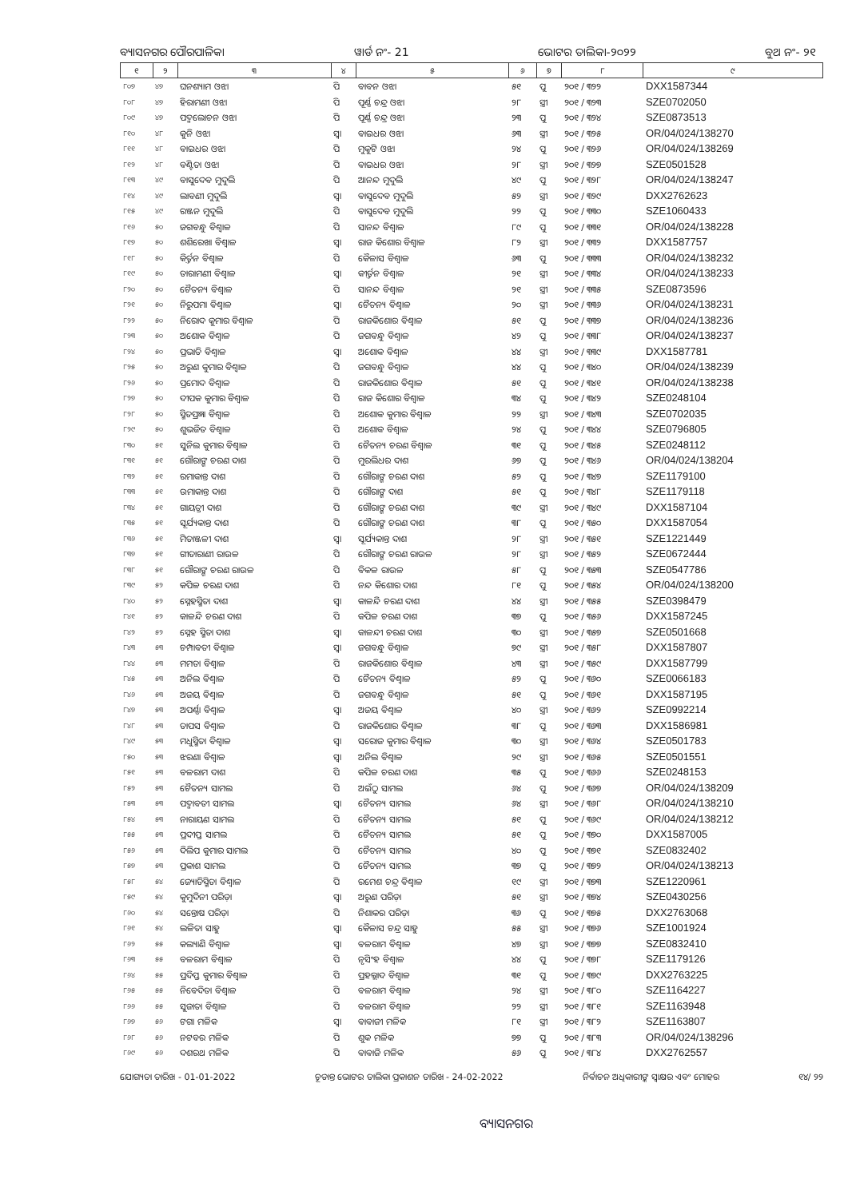ବ୍ୟାସନଗର ପୌରପାଳିକା ୱାର୍ଡ ନଂ- 21 ଭୋଟର ତାଲିକା-୨୦୨୨ ବୁଥ ନଂ- ୨୧
| ୧ | ୨ | ୩ | ୪ | ୫ | ୬ | ୭ | ୮ | ୯ |
| --- | --- | --- | --- | --- | --- | --- | --- | --- |
| ୮୦୭ | ୪୭ | ଘନଶ୍ୟାମ ଓଝା | ପି | ବାବନ ଓଝା | ୫୧ | ପୁ | ୨୦୧ / ୩୨୨ | DXX1587344 |
| ୮୦୮ | ୪୭ | ହିରାମଣୀ ଓଝା | ପି | ପୂର୍ଣ୍ଣ ଚନ୍ଦ୍ର ଓଝା | ୨୮ | ସ୍ତ୍ରୀ | ୨୦୧ / ୩୨୩ | SZE0702050 |
| ୮୦୯ | ୪୭ | ପଦ୍ମଲୋଚନ ଓଝା | ପି | ପୂର୍ଣ୍ଣ ଚନ୍ଦ୍ର ଓଝା | ୨୩ | ପୁ | ୨୦୧ / ୩୨୪ | SZE0873513 |
| ୮୧୦ | ୪୮ | କୁନି ଓଝା | ସ୍ୱା | ବାଇଧର ଓଝା | ୬୩ | ସ୍ତ୍ରୀ | ୨୦୧ / ୩୨୫ | OR/04/024/138270 |
| ୮୧୧ | ୪୮ | ବାଇଧର ଓଝା | ପି | ମୁକୁଟି ଓଝା | ୨୪ | ପୁ | ୨୦୧ / ୩୨୬ | OR/04/024/138269 |
| ୮୧୨ | ୪୮ | ବଣ୍ଟିତା ଓଝା | ପି | ବାଇଧର ଓଝା | ୨୮ | ସ୍ତ୍ରୀ | ୨୦୧ / ୩୨୭ | SZE0501528 |
| ୮୧୩ | ୪୯ | ବାସୁଦେବ ମୁଦୁଲି | ପି | ଆନନ୍ଦ ମୁଦୁଲି | ୪୯ | ପୁ | ୨୦୧ / ୩୨୮ | OR/04/024/138247 |
| ୮୧୪ | ୪୯ | ଲାବଣୀ ମୁଦୁଲି | ସ୍ୱା | ବାସୁଦେବ ମୁଦୁଲି | ୫୨ | ସ୍ତ୍ରୀ | ୨୦୧ / ୩୨୯ | DXX2762623 |
| ୮୧୫ | ୪୯ | ରଞ୍ଜନ ମୁଦୁଲି | ପି | ବାସୁଦେବ ମୁଦୁଲି | ୨୨ | ପୁ | ୨୦୧ / ୩୩୦ | SZE1060433 |
| ୮୧୬ | ୫୦ | ଜଗବନ୍ଧୁ ବିଶ୍ୱାଳ | ପି | ସାନନ୍ଦ ବିଶ୍ୱାଳ | ୮୯ | ପୁ | ୨୦୧ / ୩୩୧ | OR/04/024/138228 |
| ୮୧୭ | ୫୦ | ଶଶିରେଖା ବିଶ୍ୱାଳ | ସ୍ୱା | ରାଜ କିଶୋର ବିଶ୍ୱାଳ | ୮୨ | ସ୍ତ୍ରୀ | ୨୦୧ / ୩୩୨ | DXX1587757 |
| ୮୧୮ | ୫୦ | କିର୍ତ୍ତନ ବିଶ୍ୱାଳ | ପି | କୈଳାସ ବିଶ୍ୱାଳ | ୬୩ | ପୁ | ୨୦୧ / ୩୩୩ | OR/04/024/138232 |
| ୮୧୯ | ୫୦ | ତାରାମଣୀ ବିଶ୍ୱାଳ | ସ୍ୱା | କୀର୍ତ୍ତନ ବିଶ୍ୱାଳ | ୨୧ | ସ୍ତ୍ରୀ | ୨୦୧ / ୩୩୪ | OR/04/024/138233 |
| ୮୨୦ | ୫୦ | ଚୈତନ୍ୟ ବିଶ୍ୱାଳ | ପି | ସାନନ୍ଦ ବିଶ୍ୱାଳ | ୨୧ | ସ୍ତ୍ରୀ | ୨୦୧ / ୩୩୫ | SZE0873596 |
| ୮୨୧ | ୫୦ | ନିରୁପମା ବିଶ୍ୱାଳ | ସ୍ୱା | ଚୈତନ୍ୟ ବିଶ୍ୱାଳ | ୨୦ | ସ୍ତ୍ରୀ | ୨୦୧ / ୩୩୬ | OR/04/024/138231 |
| ୮୨୨ | ୫୦ | ନିରୋଦ କୁମାର ବିଶ୍ୱାଳ | ପି | ରାଜକିଶୋର ବିଶ୍ୱାଳ | ୫୧ | ପୁ | ୨୦୧ / ୩୩୭ | OR/04/024/138236 |
| ୮୨୩ | ୫୦ | ଅଶୋକ ବିଶ୍ୱାଳ | ପି | ଜଗବନ୍ଧୁ ବିଶ୍ୱାଳ | ୪୨ | ପୁ | ୨୦୧ / ୩୩୮ | OR/04/024/138237 |
| ୮୨୪ | ୫୦ | ପ୍ରଭାତି ବିଶ୍ୱାଳ | ସ୍ୱା | ଅଶୋକ ବିଶ୍ୱାଳ | ୪୪ | ସ୍ତ୍ରୀ | ୨୦୧ / ୩୩୯ | DXX1587781 |
| ୮୨୫ | ୫୦ | ଅରୁଣ କୁମାର ବିଶ୍ୱାଳ | ପି | ଜଗବନ୍ଧୁ ବିଶ୍ୱାଳ | ୪୪ | ପୁ | ୨୦୧ / ୩୪୦ | OR/04/024/138239 |
| ୮୨୬ | ୫୦ | ପ୍ରମୋଦ ବିଶ୍ୱାଳ | ପି | ରାଜକିଶୋର ବିଶ୍ୱାଳ | ୫୧ | ପୁ | ୨୦୧ / ୩୪୧ | OR/04/024/138238 |
| ୮୨୭ | ୫୦ | ଦୀପକ କୁମାର ବିଶ୍ୱାଳ | ପି | ରାଜ କିଶୋର ବିଶ୍ୱାଳ | ୩୪ | ପୁ | ୨୦୧ / ୩୪୨ | SZE0248104 |
| ୮୨୮ | ୫୦ | ସ୍ମିତପ୍ରଜ୍ଞା ବିଶ୍ୱାଳ | ପି | ଅଶୋକ କୁମାର ବିଶ୍ୱାଳ | ୨୨ | ସ୍ତ୍ରୀ | ୨୦୧ / ୩୪୩ | SZE0702035 |
| ୮୨୯ | ୫୦ | ଶୁଭଜିତ ବିଶ୍ୱାଳ | ପି | ଅଶୋକ ବିଶ୍ୱାଳ | ୨୪ | ପୁ | ୨୦୧ / ୩୪୪ | SZE0796805 |
| ୮୩୦ | ୫୧ | ସୁନିଲ କୁମାର ବିଶ୍ୱାଳ | ପି | ଚୈତନ୍ୟ ଚରଣ ବିଶ୍ୱାଳ | ୩୧ | ପୁ | ୨୦୧ / ୩୪୫ | SZE0248112 |
| ୮୩୧ | ୫୧ | ଗୌରାଙ୍ଗ ଚରଣ ଦାଶ | ପି | ମୁରଲିଧର ଦାଶ | ୬୭ | ପୁ | ୨୦୧ / ୩୪୬ | OR/04/024/138204 |
| ୮୩୨ | ୫୧ | ରମାକାନ୍ତ ଦାଶ | ପି | ଗୌରାଙ୍ଗ ଚରଣ ଦାଶ | ୫୨ | ପୁ | ୨୦୧ / ୩୪୭ | SZE1179100 |
| ୮୩୩ | ୫୧ | ଉମାକାନ୍ତ ଦାଶ | ପି | ଗୌରାଙ୍ଗ ଦାଶ | ୫୧ | ପୁ | ୨୦୧ / ୩୪୮ | SZE1179118 |
| ୮୩୪ | ୫୧ | ଗାୟତ୍ରୀ ଦାଶ | ପି | ଗୌରାଙ୍ଗ ଚରଣ ଦାଶ | ୩୯ | ସ୍ତ୍ରୀ | ୨୦୧ / ୩୪୯ | DXX1587104 |
| ୮୩୫ | ୫୧ | ସୂର୍ଯ୍ୟକାନ୍ତ ଦାଶ | ପି | ଗୌରାଙ୍ଗ ଚରଣ ଦାଶ | ୩୮ | ପୁ | ୨୦୧ / ୩୫୦ | DXX1587054 |
| ୮୩୬ | ୫୧ | ମିତାଞ୍ଜଳୀ ଦାଶ | ସ୍ୱା | ସୂର୍ଯ୍ୟକାନ୍ତ ଦାଶ | ୨୮ | ସ୍ତ୍ରୀ | ୨୦୧ / ୩୫୧ | SZE1221449 |
| ୮୩୭ | ୫୧ | ଗୀତାରାଣୀ ରାଉଳ | ପି | ଗୌରାଙ୍ଗ ଚରଣ ରାଉଳ | ୨୮ | ସ୍ତ୍ରୀ | ୨୦୧ / ୩୫୨ | SZE0672444 |
| ୮୩୮ | ୫୧ | ଗୌରାଙ୍ଗ ଚରଣ ରାଉଳ | ପି | ବିକଳ ରାଉଳ | ୫୮ | ପୁ | ୨୦୧ / ୩୫୩ | SZE0547786 |
| ୮୩୯ | ୫୨ | କପିଳ ଚରଣ ଦାଶ | ପି | ନନ୍ଦ କିଶୋର ଦାଶ | ୮୧ | ପୁ | ୨୦୧ / ୩୫୪ | OR/04/024/138200 |
| ୮୪୦ | ୫୨ | ସ୍ନେହସ୍ମିତା ଦାଶ | ସ୍ୱା | କାଳନ୍ଦି ଚରଣ ଦାଶ | ୪୪ | ସ୍ତ୍ରୀ | ୨୦୧ / ୩୫୫ | SZE0398479 |
| ୮୪୧ | ୫୨ | କାଳନ୍ଦି ଚରଣ ଦାଶ | ପି | କପିଳ ଚରଣ ଦାଶ | ୩୭ | ପୁ | ୨୦୧ / ୩୫୬ | DXX1587245 |
| ୮୪୨ | ୫୨ | ସ୍ନେହ ସ୍ମିତା ଦାଶ | ସ୍ୱା | କାଳନ୍ଦୀ ଚରଣ ଦାଶ | ୩୦ | ସ୍ତ୍ରୀ | ୨୦୧ / ୩୫୭ | SZE0501668 |
| ୮୪୩ | ୫୩ | ଚମ୍ପାବତୀ ବିଶ୍ୱାଳ | ସ୍ୱା | ଜଗବନ୍ଧୁ ବିଶ୍ୱାଳ | ୭୯ | ସ୍ତ୍ରୀ | ୨୦୧ / ୩୫୮ | DXX1587807 |
| ୮୪୪ | ୫୩ | ମମତା ବିଶ୍ୱାଳ | ପି | ରାଜକିଶୋର ବିଶ୍ୱାଳ | ୪୩ | ସ୍ତ୍ରୀ | ୨୦୧ / ୩୫୯ | DXX1587799 |
| ୮୪୫ | ୫୩ | ଅନିଲ ବିଶ୍ୱାଳ | ପି | ଚୈତନ୍ୟ ବିଶ୍ୱାଳ | ୫୨ | ପୁ | ୨୦୧ / ୩୬୦ | SZE0066183 |
| ୮୪୬ | ୫୩ | ଅଜୟ ବିଶ୍ୱାଳ | ପି | ଜଗବନ୍ଧୁ ବିଶ୍ୱାଳ | ୫୧ | ପୁ | ୨୦୧ / ୩୬୧ | DXX1587195 |
| ୮୪୭ | ୫୩ | ଅପର୍ଣ୍ଣା ବିଶ୍ୱାଳ | ସ୍ୱା | ଅଜୟ ବିଶ୍ୱାଳ | ୪୦ | ସ୍ତ୍ରୀ | ୨୦୧ / ୩୬୨ | SZE0992214 |
| ୮୪୮ | ୫୩ | ତାପସ ବିଶ୍ୱାଳ | ପି | ରାଜକିଶୋର ବିଶ୍ୱାଳ | ୩୮ | ପୁ | ୨୦୧ / ୩୬୩ | DXX1586981 |
| ୮୪୯ | ୫୩ | ମଧୁସ୍ମିତା ବିଶ୍ୱାଳ | ସ୍ୱା | ସରୋଜ କୁମାର ବିଶ୍ୱାଳ | ୩୦ | ସ୍ତ୍ରୀ | ୨୦୧ / ୩୬୪ | SZE0501783 |
| ୮୫୦ | ୫୩ | ଝରଣା ବିଶ୍ୱାଳ | ସ୍ୱା | ଅନିଲ ବିଶ୍ୱାଳ | ୨୯ | ସ୍ତ୍ରୀ | ୨୦୧ / ୩୬୫ | SZE0501551 |
| ୮୫୧ | ୫୩ | ବଳରାମ ଦାଶ | ପି | କପିଳ ଚରଣ ଦାଶ | ୩୫ | ପୁ | ୨୦୧ / ୩୬୬ | SZE0248153 |
| ୮୫୨ | ୫୩ | ଚୈତନ୍ୟ ସାମଲ | ପି | ଅଇଁଠୁ ସାମଲ | ୬୪ | ପୁ | ୨୦୧ / ୩୬୭ | OR/04/024/138209 |
| ୮୫୩ | ୫୩ | ପଦ୍ମାବତୀ ସାମଲ | ସ୍ୱା | ଚୈତନ୍ୟ ସାମଲ | ୬୪ | ସ୍ତ୍ରୀ | ୨୦୧ / ୩୬୮ | OR/04/024/138210 |
| ୮୫୪ | ୫୩ | ନାରାୟଣ ସାମଲ | ପି | ଚୈତନ୍ୟ ସାମଲ | ୫୧ | ପୁ | ୨୦୧ / ୩୬୯ | OR/04/024/138212 |
| ୮୫୫ | ୫୩ | ପ୍ରଦୀପ୍ତ ସାମଲ | ପି | ଚୈତନ୍ୟ ସାମଲ | ୫୧ | ପୁ | ୨୦୧ / ୩୭୦ | DXX1587005 |
| ୮୫୬ | ୫୩ | ଦିଲିପ କୁମାର ସାମଲ | ପି | ଚୈତନ୍ୟ ସାମଲ | ୪୦ | ପୁ | ୨୦୧ / ୩୭୧ | SZE0832402 |
| ୮୫୭ | ୫୩ | ପ୍ରକାଶ ସାମଲ | ପି | ଚୈତନ୍ୟ ସାମଲ | ୩୭ | ପୁ | ୨୦୧ / ୩୭୨ | OR/04/024/138213 |
| ୮୫୮ | ୫୪ | ଜ୍ୟୋତିସ୍ମିତା ବିଶ୍ୱାଳ | ପି | ରମେଶ ଚନ୍ଦ୍ର ବିଶ୍ୱାଳ | ୧୯ | ସ୍ତ୍ରୀ | ୨୦୧ / ୩୭୩ | SZE1220961 |
| ୮୫୯ | ୫୪ | କୁମୁଦିନୀ ପରିଡ଼ା | ସ୍ୱା | ଅରୁଣ ପରିଡ଼ା | ୫୧ | ସ୍ତ୍ରୀ | ୨୦୧ / ୩୭୪ | SZE0430256 |
| ୮୬୦ | ୫୪ | ସନ୍ତୋଷ ପରିଡ଼ା | ପି | ନିଶାକର ପରିଡ଼ା | ୩୬ | ପୁ | ୨୦୧ / ୩୭୫ | DXX2763068 |
| ୮୬୧ | ୫୪ | ଲଳିତା ସାହୁ | ସ୍ୱା | କୈଳାସ ଚନ୍ଦ୍ର ସାହୁ | ୫୫ | ସ୍ତ୍ରୀ | ୨୦୧ / ୩୭୬ | SZE1001924 |
| ୮୬୨ | ୫୫ | କଲ୍ୟାଣି ବିଶ୍ୱାଳ | ସ୍ୱା | ବଳରାମ ବିଶ୍ୱାଳ | ୪୭ | ସ୍ତ୍ରୀ | ୨୦୧ / ୩୭୭ | SZE0832410 |
| ୮୬୩ | ୫୫ | ବଳରାମ ବିଶ୍ୱାଳ | ପି | ନୃସିଂହ ବିଶ୍ୱାଳ | ୪୪ | ପୁ | ୨୦୧ / ୩୭୮ | SZE1179126 |
| ୮୬୪ | ୫୫ | ପ୍ରଦିପ୍ତ କୁମାର ବିଶ୍ୱାଳ | ପି | ପ୍ରହଲ୍ଲାଦ ବିଶ୍ୱାଳ | ୩୧ | ପୁ | ୨୦୧ / ୩୭୯ | DXX2763225 |
| ୮୬୫ | ୫୫ | ନିବେଦିତା ବିଶ୍ୱାଳ | ପି | ବଳରାମ ବିଶ୍ୱାଳ | ୨୪ | ସ୍ତ୍ରୀ | ୨୦୧ / ୩୮୦ | SZE1164227 |
| ୮୬୬ | ୫୫ | ସୁଜାତା ବିଶ୍ୱାଳ | ପି | ବଳରାମ ବିଶ୍ୱାଳ | ୨୨ | ସ୍ତ୍ରୀ | ୨୦୧ / ୩୮୧ | SZE1163948 |
| ୮୬୭ | ୫୬ | ଟଗା ମଳିକ | ସ୍ୱା | ବାବାଜୀ ମଳିକ | ୮୧ | ସ୍ତ୍ରୀ | ୨୦୧ / ୩୮୨ | SZE1163807 |
| ୮୬୮ | ୫୬ | ନଟବର ମଳିକ | ପି | ଶୁକ ମଳିକ | ୭୭ | ପୁ | ୨୦୧ / ୩୮୩ | OR/04/024/138296 |
| ୮୬୯ | ୫୬ | ଦଶରଥ ମଳିକ | ପି | ବାବାଜି ମଳିକ | ୫୬ | ପୁ | ୨୦୧ / ୩୮୪ | DXX2762557 |
ଯୋଗ୍ୟତା ତାରିଖ - 01-01-2022 ଚୂଡାନ୍ତ ଭୋଟର ତାଲିକା ପ୍ରକାଶନ ତାରିଖ - 24-02-2022 ନିର୍ବାଚନ ଅଧିକାରୀଙ୍କ ସ୍ୱାକ୍ଷର ଏବଂ ମୋହର ୧୪/ ୨୨
ବ୍ୟାସନଗର